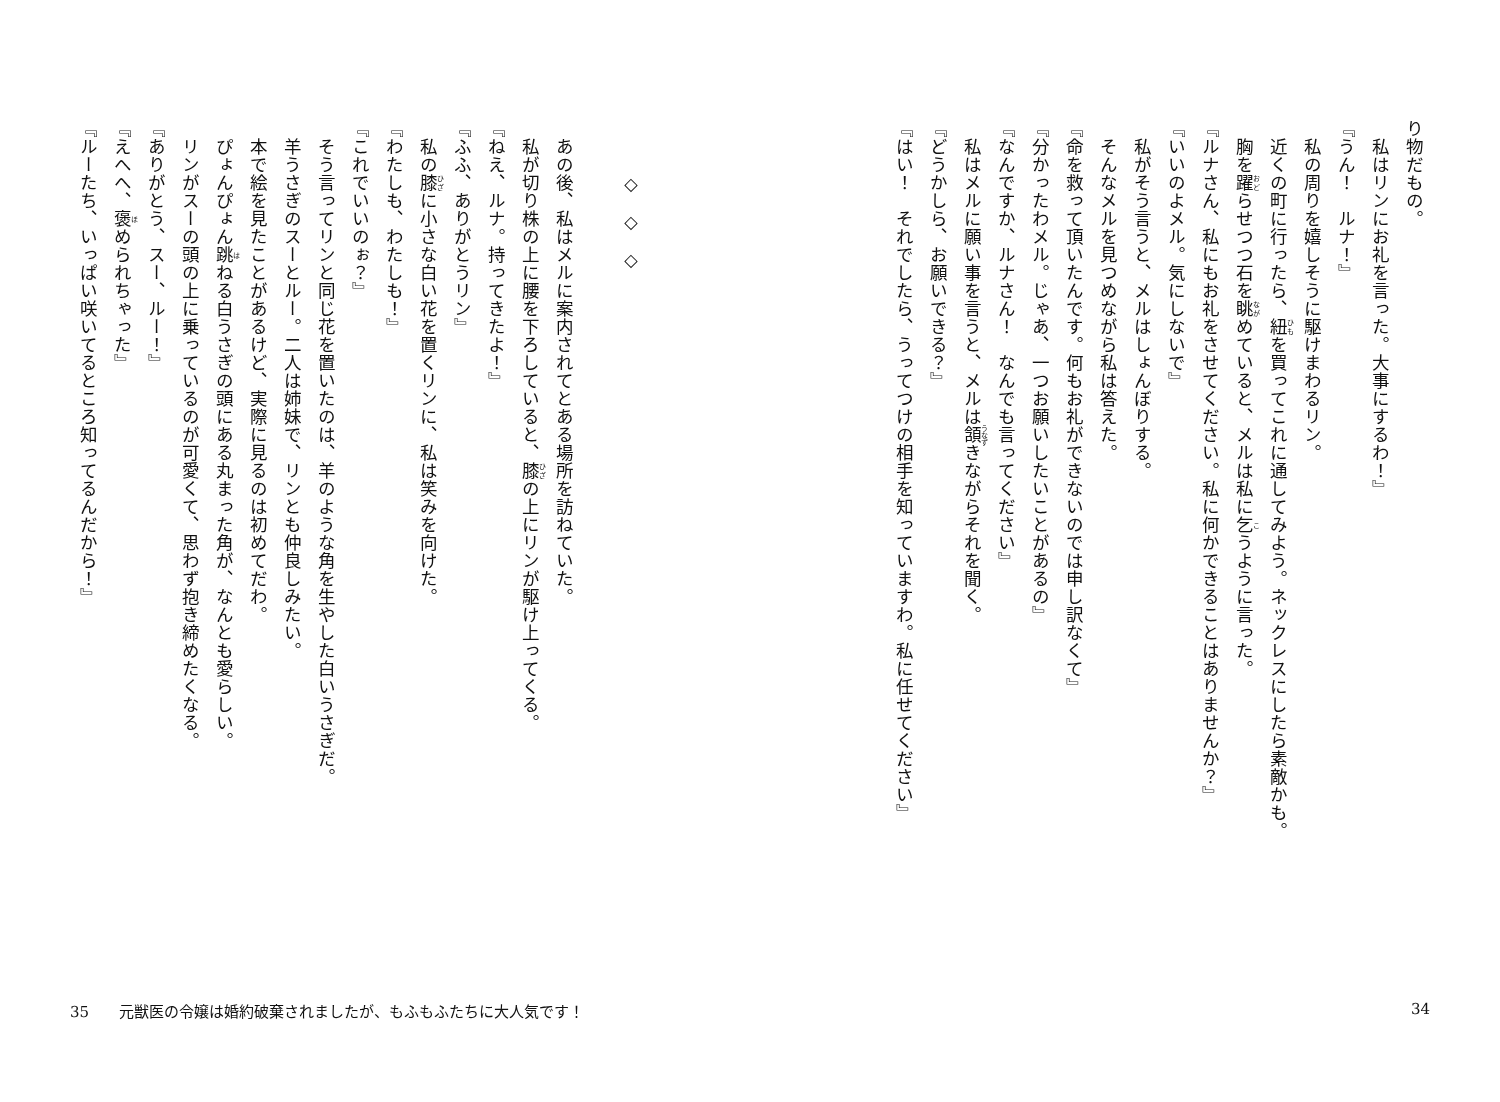り物だもの。
　私はリンにお礼を言った。大事にするわ！』
『うん！　ルナ！』
　私の周りを嬉しそうに駆けまわるリン。
　近くの町に行ったら、紐を買ってこれに通してみよう。ネックレスにしたら素敵かも。
　胸を躍らせつつ石を眺めていると、メルは私に乞うように言った。
『ルナさん、私にもお礼をさせてください。私に何かできることはありませんか？』
『いいのよメル。気にしないで』
　私がそう言うと、メルはしょんぼりする。
　そんなメルを見つめながら私は答えた。
『命を救って頂いたんです。何もお礼ができないのでは申し訳なくて』
『分かったわメル。じゃあ、一つお願いしたいことがあるの』
『なんですか、ルナさん！　なんでも言ってください』
　私はメルに願い事を言うと、メルは頷きながらそれを聞く。
『どうかしら、お願いできる？』
『はい！　それでしたら、うってつけの相手を知っていますわ。私に任せてください』
　
　　　◇　◇　◇
　
　あの後、私はメルに案内されてとある場所を訪ねていた。
　私が切り株の上に腰を下ろしていると、膝の上にリンが駆け上ってくる。
『ねえ、ルナ。持ってきたよ！』
『ふふ、ありがとうリン』
　私の膝に小さな白い花を置くリンに、私は笑みを向けた。
『わたしも、わたしも！』
『これでいいのぉ？』
　そう言ってリンと同じ花を置いたのは、羊のような角を生やした白いうさぎだ。
　羊うさぎのスーとルー。二人は姉妹で、リンとも仲良しみたい。
　本で絵を見たことがあるけど、実際に見るのは初めてだわ。
　ぴょんぴょん跳ねる白うさぎの頭にある丸まった角が、なんとも愛らしい。
　リンがスーの頭の上に乗っているのが可愛くて、思わず抱き締めたくなる。
『ありがとう、スー、ルー！』
『えへへ、褒められちゃった』
『ルーたち、いっぱい咲いてるところ知ってるんだから！』
34 35　　元獣医の令嬢は婚約破棄されましたが、もふもふたちに大人気です！